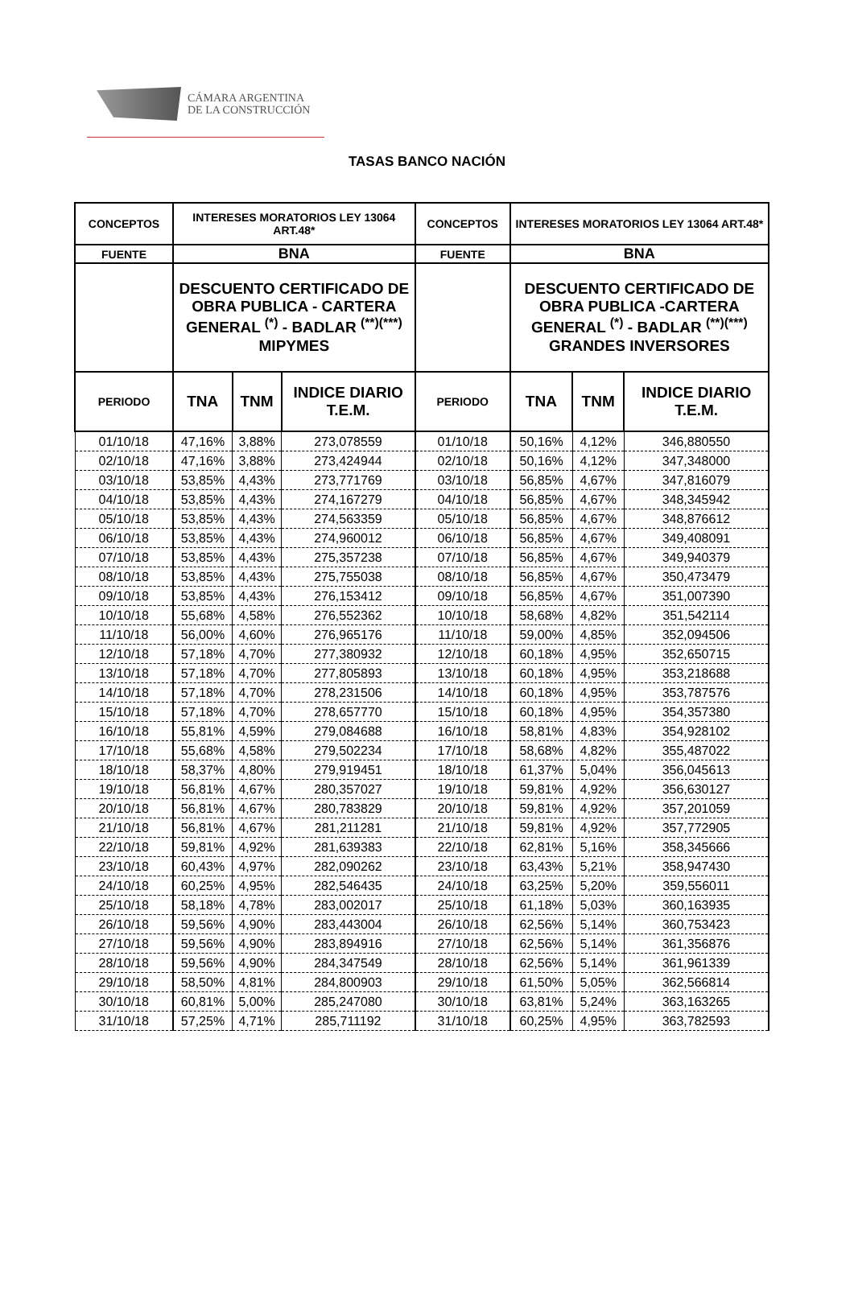CÁMARA ARGENTINA
DE LA CONSTRUCCIÓN
TASAS BANCO NACIÓN
| CONCEPTOS | INTERESES MORATORIOS LEY 13064 ART.48* | | | CONCEPTOS | INTERESES MORATORIOS LEY 13064 ART.48* | | |
| --- | --- | --- | --- | --- | --- | --- | --- |
| FUENTE | BNA | | | FUENTE | BNA | | |
| | DESCUENTO CERTIFICADO DE OBRA PUBLICA - CARTERA GENERAL <sup>(*)</sup> - BADLAR <sup>(**)(***)</sup> MIPYMES | | | | DESCUENTO CERTIFICADO DE OBRA PUBLICA -CARTERA GENERAL <sup>(*)</sup> - BADLAR <sup>(**)(***)</sup> GRANDES INVERSORES | | |
| PERIODO | TNA | TNM | INDICE DIARIO T.E.M. | PERIODO | TNA | TNM | INDICE DIARIO T.E.M. |
| 01/10/18 | 47,16% | 3,88% | 273,078559 | 01/10/18 | 50,16% | 4,12% | 346,880550 |
| 02/10/18 | 47,16% | 3,88% | 273,424944 | 02/10/18 | 50,16% | 4,12% | 347,348000 |
| 03/10/18 | 53,85% | 4,43% | 273,771769 | 03/10/18 | 56,85% | 4,67% | 347,816079 |
| 04/10/18 | 53,85% | 4,43% | 274,167279 | 04/10/18 | 56,85% | 4,67% | 348,345942 |
| 05/10/18 | 53,85% | 4,43% | 274,563359 | 05/10/18 | 56,85% | 4,67% | 348,876612 |
| 06/10/18 | 53,85% | 4,43% | 274,960012 | 06/10/18 | 56,85% | 4,67% | 349,408091 |
| 07/10/18 | 53,85% | 4,43% | 275,357238 | 07/10/18 | 56,85% | 4,67% | 349,940379 |
| 08/10/18 | 53,85% | 4,43% | 275,755038 | 08/10/18 | 56,85% | 4,67% | 350,473479 |
| 09/10/18 | 53,85% | 4,43% | 276,153412 | 09/10/18 | 56,85% | 4,67% | 351,007390 |
| 10/10/18 | 55,68% | 4,58% | 276,552362 | 10/10/18 | 58,68% | 4,82% | 351,542114 |
| 11/10/18 | 56,00% | 4,60% | 276,965176 | 11/10/18 | 59,00% | 4,85% | 352,094506 |
| 12/10/18 | 57,18% | 4,70% | 277,380932 | 12/10/18 | 60,18% | 4,95% | 352,650715 |
| 13/10/18 | 57,18% | 4,70% | 277,805893 | 13/10/18 | 60,18% | 4,95% | 353,218688 |
| 14/10/18 | 57,18% | 4,70% | 278,231506 | 14/10/18 | 60,18% | 4,95% | 353,787576 |
| 15/10/18 | 57,18% | 4,70% | 278,657770 | 15/10/18 | 60,18% | 4,95% | 354,357380 |
| 16/10/18 | 55,81% | 4,59% | 279,084688 | 16/10/18 | 58,81% | 4,83% | 354,928102 |
| 17/10/18 | 55,68% | 4,58% | 279,502234 | 17/10/18 | 58,68% | 4,82% | 355,487022 |
| 18/10/18 | 58,37% | 4,80% | 279,919451 | 18/10/18 | 61,37% | 5,04% | 356,045613 |
| 19/10/18 | 56,81% | 4,67% | 280,357027 | 19/10/18 | 59,81% | 4,92% | 356,630127 |
| 20/10/18 | 56,81% | 4,67% | 280,783829 | 20/10/18 | 59,81% | 4,92% | 357,201059 |
| 21/10/18 | 56,81% | 4,67% | 281,211281 | 21/10/18 | 59,81% | 4,92% | 357,772905 |
| 22/10/18 | 59,81% | 4,92% | 281,639383 | 22/10/18 | 62,81% | 5,16% | 358,345666 |
| 23/10/18 | 60,43% | 4,97% | 282,090262 | 23/10/18 | 63,43% | 5,21% | 358,947430 |
| 24/10/18 | 60,25% | 4,95% | 282,546435 | 24/10/18 | 63,25% | 5,20% | 359,556011 |
| 25/10/18 | 58,18% | 4,78% | 283,002017 | 25/10/18 | 61,18% | 5,03% | 360,163935 |
| 26/10/18 | 59,56% | 4,90% | 283,443004 | 26/10/18 | 62,56% | 5,14% | 360,753423 |
| 27/10/18 | 59,56% | 4,90% | 283,894916 | 27/10/18 | 62,56% | 5,14% | 361,356876 |
| 28/10/18 | 59,56% | 4,90% | 284,347549 | 28/10/18 | 62,56% | 5,14% | 361,961339 |
| 29/10/18 | 58,50% | 4,81% | 284,800903 | 29/10/18 | 61,50% | 5,05% | 362,566814 |
| 30/10/18 | 60,81% | 5,00% | 285,247080 | 30/10/18 | 63,81% | 5,24% | 363,163265 |
| 31/10/18 | 57,25% | 4,71% | 285,711192 | 31/10/18 | 60,25% | 4,95% | 363,782593 |